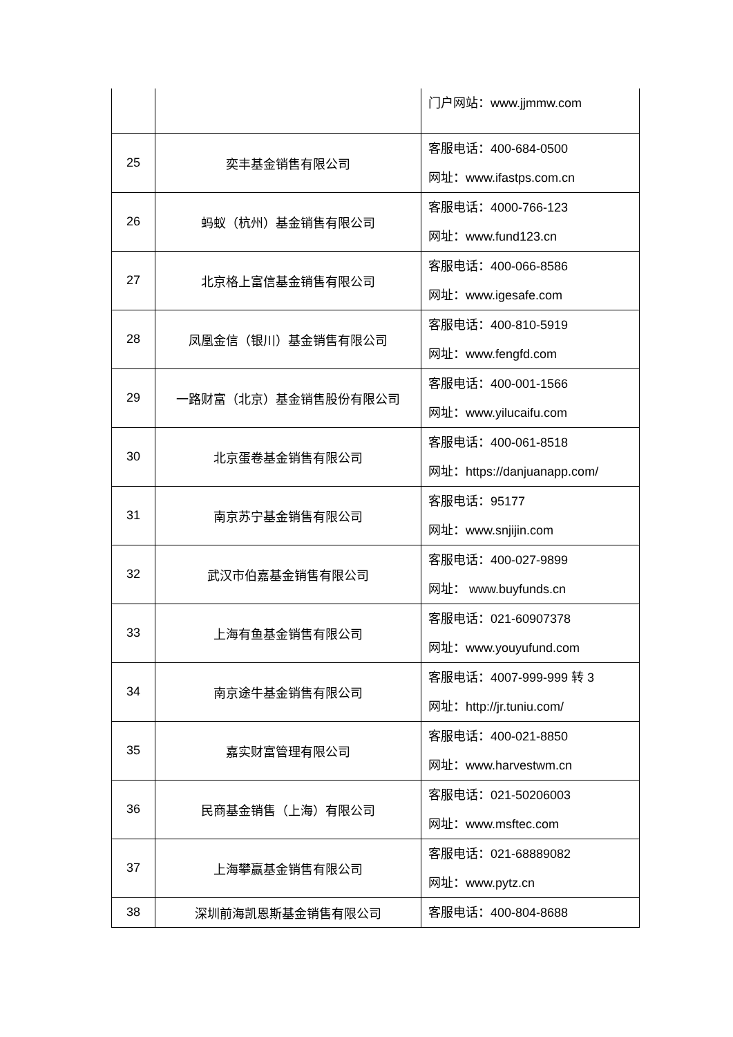| | | 门户网站：www.jjmmw.com |
| 25 | 奕丰基金销售有限公司 | 客服电话：400-684-0500 网址：www.ifastps.com.cn |
| 26 | 蚂蚁（杭州）基金销售有限公司 | 客服电话：4000-766-123 网址：www.fund123.cn |
| 27 | 北京格上富信基金销售有限公司 | 客服电话：400-066-8586 网址：www.igesafe.com |
| 28 | 凤凰金信（银川）基金销售有限公司 | 客服电话：400-810-5919 网址：www.fengfd.com |
| 29 | 一路财富（北京）基金销售股份有限公司 | 客服电话：400-001-1566 网址：www.yilucaifu.com |
| 30 | 北京蛋卷基金销售有限公司 | 客服电话：400-061-8518 网址：https://danjuanapp.com/ |
| 31 | 南京苏宁基金销售有限公司 | 客服电话：95177 网址：www.snjijin.com |
| 32 | 武汉市伯嘉基金销售有限公司 | 客服电话：400-027-9899 网址： www.buyfunds.cn |
| 33 | 上海有鱼基金销售有限公司 | 客服电话：021-60907378 网址：www.youyufund.com |
| 34 | 南京途牛基金销售有限公司 | 客服电话：4007-999-999 转 3 网址：http://jr.tuniu.com/ |
| 35 | 嘉实财富管理有限公司 | 客服电话：400-021-8850 网址：www.harvestwm.cn |
| 36 | 民商基金销售（上海）有限公司 | 客服电话：021-50206003 网址：www.msftec.com |
| 37 | 上海攀赢基金销售有限公司 | 客服电话：021-68889082 网址：www.pytz.cn |
| 38 | 深圳前海凯恩斯基金销售有限公司 | 客服电话：400-804-8688 |